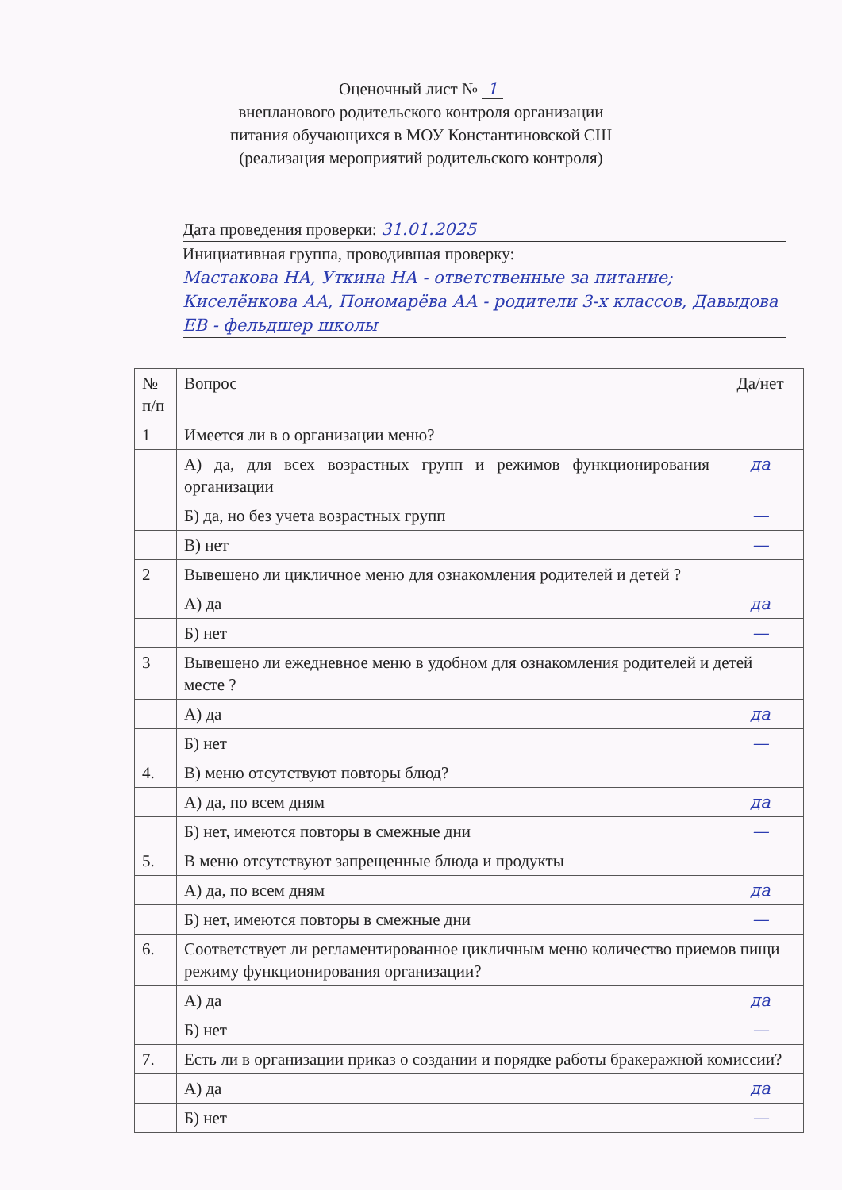Оценочный лист № 1
внепланового родительского контроля организации
питания обучающихся в МОУ Константиновской СШ
(реализация мероприятий родительского контроля)
Дата проведения проверки: 31.01.2025
Инициативная группа, проводившая проверку:
Мастакова НА, Уткина НА - ответственные за питание; Киселёнкова АА, Пономарёва АА - родители 3-х классов, Давыдова ЕВ - фельдшер школы
| № п/п | Вопрос | Да/нет |
| 1 | Имеется ли в о организации меню? | |
| | А) да, для всех возрастных групп и режимов функционирования организации | да |
| | Б) да, но без учета возрастных групп | — |
| | В) нет | — |
| 2 | Вывешено ли цикличное меню для ознакомления родителей и детей ? | |
| | А) да | да |
| | Б) нет | — |
| 3 | Вывешено ли ежедневное меню в удобном для ознакомления родителей и детей месте ? | |
| | А) да | да |
| | Б) нет | — |
| 4. | В) меню отсутствуют повторы блюд? | |
| | А) да, по всем дням | да |
| | Б) нет, имеются повторы в смежные дни | — |
| 5. | В меню отсутствуют запрещенные блюда и продукты | |
| | А) да, по всем дням | да |
| | Б) нет, имеются повторы в смежные дни | — |
| 6. | Соответствует ли регламентированное цикличным меню количество приемов пищи режиму функционирования организации? | |
| | А) да | да |
| | Б) нет | — |
| 7. | Есть ли в организации приказ о создании и порядке работы бракеражной комиссии? | |
| | А) да | да |
| | Б) нет | — |